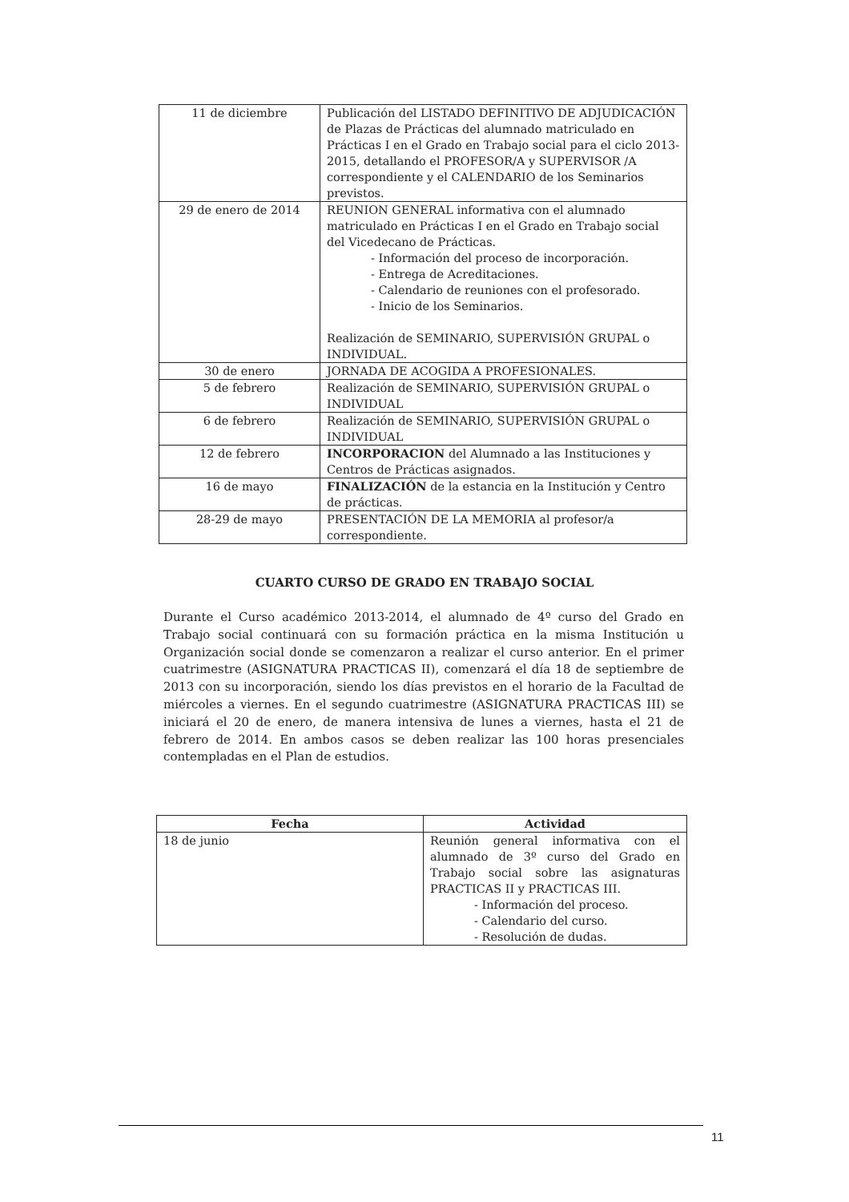| 11 de diciembre | Publicación del LISTADO DEFINITIVO DE ADJUDICACIÓN de Plazas de Prácticas del alumnado matriculado en Prácticas I en el Grado en Trabajo social para el ciclo 2013-2015, detallando el PROFESOR/A y SUPERVISOR /A correspondiente y el CALENDARIO de los Seminarios previstos. |
| 29 de enero de 2014 | REUNION GENERAL informativa con el alumnado matriculado en Prácticas I en el Grado en Trabajo social del Vicedecano de Prácticas. - Información del proceso de incorporación. - Entrega de Acreditaciones. - Calendario de reuniones con el profesorado. - Inicio de los Seminarios. Realización de SEMINARIO, SUPERVISIÓN GRUPAL o INDIVIDUAL. |
| 30 de enero | JORNADA DE ACOGIDA A PROFESIONALES. |
| 5 de febrero | Realización de SEMINARIO, SUPERVISIÓN GRUPAL o INDIVIDUAL |
| 6 de febrero | Realización de SEMINARIO, SUPERVISIÓN GRUPAL o INDIVIDUAL |
| 12 de febrero | INCORPORACION del Alumnado a las Instituciones y Centros de Prácticas asignados. |
| 16 de mayo | FINALIZACIÓN de la estancia en la Institución y Centro de prácticas. |
| 28-29 de mayo | PRESENTACIÓN DE LA MEMORIA al profesor/a correspondiente. |
CUARTO CURSO DE GRADO EN TRABAJO SOCIAL
Durante el Curso académico 2013-2014, el alumnado de 4º curso del Grado en Trabajo social continuará con su formación práctica en la misma Institución u Organización social donde se comenzaron a realizar el curso anterior. En el primer cuatrimestre (ASIGNATURA PRACTICAS II), comenzará el día 18 de septiembre de 2013 con su incorporación, siendo los días previstos en el horario de la Facultad de miércoles a viernes. En el segundo cuatrimestre (ASIGNATURA PRACTICAS III) se iniciará el 20 de enero, de manera intensiva de lunes a viernes, hasta el 21 de febrero de 2014. En ambos casos se deben realizar las 100 horas presenciales contempladas en el Plan de estudios.
| Fecha | Actividad |
| --- | --- |
| 18 de junio | Reunión general informativa con el alumnado de 3º curso del Grado en Trabajo social sobre las asignaturas PRACTICAS II y PRACTICAS III. - Información del proceso. - Calendario del curso. - Resolución de dudas. |
11